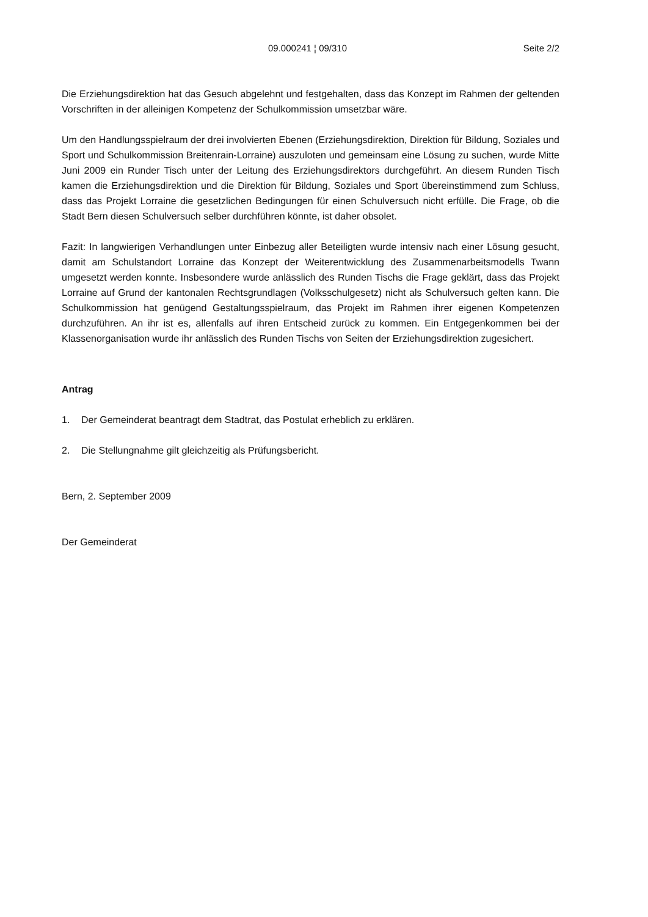09.000241 ¦ 09/310 Seite 2/2
Die Erziehungsdirektion hat das Gesuch abgelehnt und festgehalten, dass das Konzept im Rahmen der geltenden Vorschriften in der alleinigen Kompetenz der Schulkommission umsetzbar wäre.
Um den Handlungsspielraum der drei involvierten Ebenen (Erziehungsdirektion, Direktion für Bildung, Soziales und Sport und Schulkommission Breitenrain-Lorraine) auszuloten und gemeinsam eine Lösung zu suchen, wurde Mitte Juni 2009 ein Runder Tisch unter der Leitung des Erziehungsdirektors durchgeführt. An diesem Runden Tisch kamen die Erziehungsdirektion und die Direktion für Bildung, Soziales und Sport übereinstimmend zum Schluss, dass das Projekt Lorraine die gesetzlichen Bedingungen für einen Schulversuch nicht erfülle. Die Frage, ob die Stadt Bern diesen Schulversuch selber durchführen könnte, ist daher obsolet.
Fazit: In langwierigen Verhandlungen unter Einbezug aller Beteiligten wurde intensiv nach einer Lösung gesucht, damit am Schulstandort Lorraine das Konzept der Weiterentwicklung des Zusammenarbeitsmodells Twann umgesetzt werden konnte. Insbesondere wurde anlässlich des Runden Tischs die Frage geklärt, dass das Projekt Lorraine auf Grund der kantonalen Rechtsgrundlagen (Volksschulgesetz) nicht als Schulversuch gelten kann. Die Schulkommission hat genügend Gestaltungsspielraum, das Projekt im Rahmen ihrer eigenen Kompetenzen durchzuführen. An ihr ist es, allenfalls auf ihren Entscheid zurück zu kommen. Ein Entgegenkommen bei der Klassenorganisation wurde ihr anlässlich des Runden Tischs von Seiten der Erziehungsdirektion zugesichert.
Antrag
1. Der Gemeinderat beantragt dem Stadtrat, das Postulat erheblich zu erklären.
2. Die Stellungnahme gilt gleichzeitig als Prüfungsbericht.
Bern, 2. September 2009
Der Gemeinderat